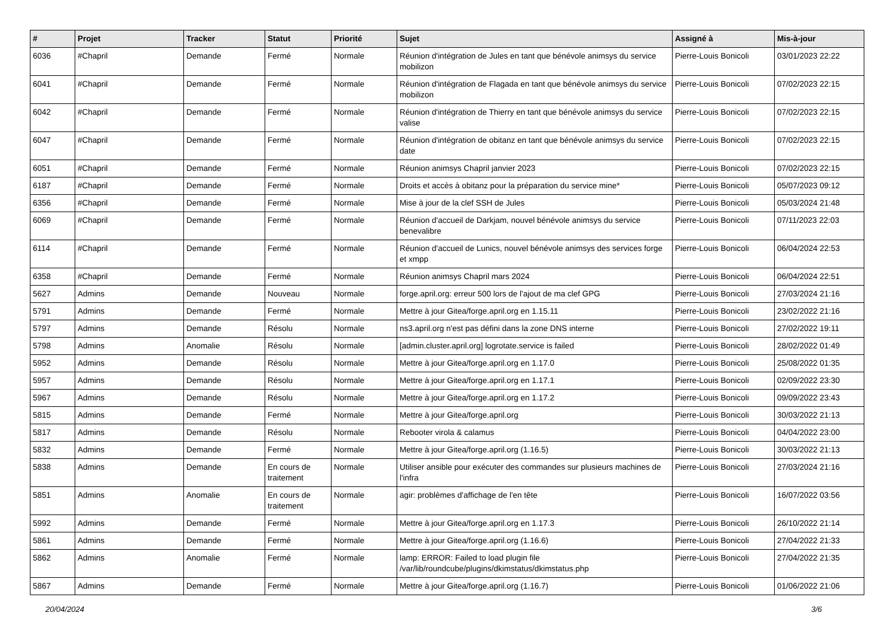| # | Projet | Tracker | Statut | Priorité | Sujet | Assigné à | Mis-à-jour |
| --- | --- | --- | --- | --- | --- | --- | --- |
| 6036 | #Chapril | Demande | Fermé | Normale | Réunion d'intégration de Jules en tant que bénévole animsys du service mobilizon | Pierre-Louis Bonicoli | 03/01/2023 22:22 |
| 6041 | #Chapril | Demande | Fermé | Normale | Réunion d'intégration de Flagada en tant que bénévole animsys du service mobilizon | Pierre-Louis Bonicoli | 07/02/2023 22:15 |
| 6042 | #Chapril | Demande | Fermé | Normale | Réunion d'intégration de Thierry en tant que bénévole animsys du service valise | Pierre-Louis Bonicoli | 07/02/2023 22:15 |
| 6047 | #Chapril | Demande | Fermé | Normale | Réunion d'intégration de obitanz en tant que bénévole animsys du service date | Pierre-Louis Bonicoli | 07/02/2023 22:15 |
| 6051 | #Chapril | Demande | Fermé | Normale | Réunion animsys Chapril janvier 2023 | Pierre-Louis Bonicoli | 07/02/2023 22:15 |
| 6187 | #Chapril | Demande | Fermé | Normale | Droits et accès à obitanz pour la préparation du service mine* | Pierre-Louis Bonicoli | 05/07/2023 09:12 |
| 6356 | #Chapril | Demande | Fermé | Normale | Mise à jour de la clef SSH de Jules | Pierre-Louis Bonicoli | 05/03/2024 21:48 |
| 6069 | #Chapril | Demande | Fermé | Normale | Réunion d'accueil de Darkjam, nouvel bénévole animsys du service benevalibre | Pierre-Louis Bonicoli | 07/11/2023 22:03 |
| 6114 | #Chapril | Demande | Fermé | Normale | Réunion d'accueil de Lunics, nouvel bénévole animsys des services forge et xmpp | Pierre-Louis Bonicoli | 06/04/2024 22:53 |
| 6358 | #Chapril | Demande | Fermé | Normale | Réunion animsys Chapril mars 2024 | Pierre-Louis Bonicoli | 06/04/2024 22:51 |
| 5627 | Admins | Demande | Nouveau | Normale | forge.april.org: erreur 500 lors de l'ajout de ma clef GPG | Pierre-Louis Bonicoli | 27/03/2024 21:16 |
| 5791 | Admins | Demande | Fermé | Normale | Mettre à jour Gitea/forge.april.org en 1.15.11 | Pierre-Louis Bonicoli | 23/02/2022 21:16 |
| 5797 | Admins | Demande | Résolu | Normale | ns3.april.org n'est pas défini dans la zone DNS interne | Pierre-Louis Bonicoli | 27/02/2022 19:11 |
| 5798 | Admins | Anomalie | Résolu | Normale | [admin.cluster.april.org] logrotate.service is failed | Pierre-Louis Bonicoli | 28/02/2022 01:49 |
| 5952 | Admins | Demande | Résolu | Normale | Mettre à jour Gitea/forge.april.org en 1.17.0 | Pierre-Louis Bonicoli | 25/08/2022 01:35 |
| 5957 | Admins | Demande | Résolu | Normale | Mettre à jour Gitea/forge.april.org en 1.17.1 | Pierre-Louis Bonicoli | 02/09/2022 23:30 |
| 5967 | Admins | Demande | Résolu | Normale | Mettre à jour Gitea/forge.april.org en 1.17.2 | Pierre-Louis Bonicoli | 09/09/2022 23:43 |
| 5815 | Admins | Demande | Fermé | Normale | Mettre à jour Gitea/forge.april.org | Pierre-Louis Bonicoli | 30/03/2022 21:13 |
| 5817 | Admins | Demande | Résolu | Normale | Rebooter virola & calamus | Pierre-Louis Bonicoli | 04/04/2022 23:00 |
| 5832 | Admins | Demande | Fermé | Normale | Mettre à jour Gitea/forge.april.org (1.16.5) | Pierre-Louis Bonicoli | 30/03/2022 21:13 |
| 5838 | Admins | Demande | En cours de traitement | Normale | Utiliser ansible pour exécuter des commandes sur plusieurs machines de l'infra | Pierre-Louis Bonicoli | 27/03/2024 21:16 |
| 5851 | Admins | Anomalie | En cours de traitement | Normale | agir: problèmes d'affichage de l'en tête | Pierre-Louis Bonicoli | 16/07/2022 03:56 |
| 5992 | Admins | Demande | Fermé | Normale | Mettre à jour Gitea/forge.april.org en 1.17.3 | Pierre-Louis Bonicoli | 26/10/2022 21:14 |
| 5861 | Admins | Demande | Fermé | Normale | Mettre à jour Gitea/forge.april.org (1.16.6) | Pierre-Louis Bonicoli | 27/04/2022 21:33 |
| 5862 | Admins | Anomalie | Fermé | Normale | lamp: ERROR: Failed to load plugin file /var/lib/roundcube/plugins/dkimstatus/dkimstatus.php | Pierre-Louis Bonicoli | 27/04/2022 21:35 |
| 5867 | Admins | Demande | Fermé | Normale | Mettre à jour Gitea/forge.april.org (1.16.7) | Pierre-Louis Bonicoli | 01/06/2022 21:06 |
20/04/2024 3/6